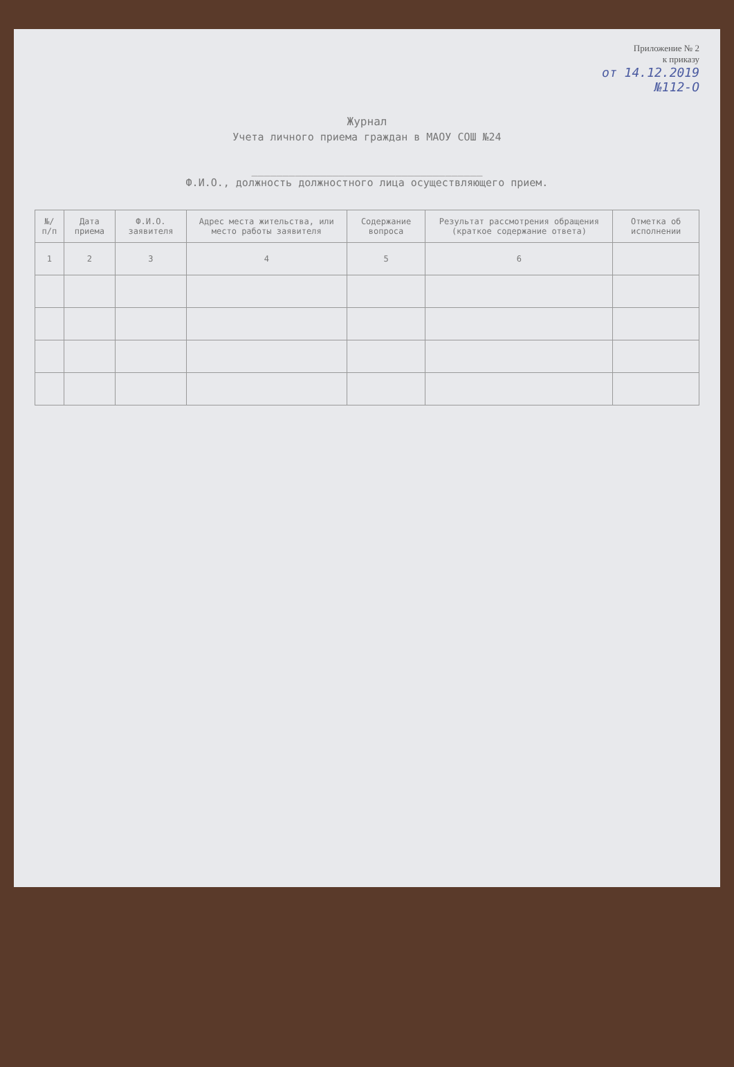Приложение № 2
к приказу
от 14.12.2019
№112-О
Журнал
Учета личного приема граждан в МАОУ СОШ №24
_____________________________________
Ф.И.О., должность должностного лица осуществляющего прием.
| №/ п/п | Дата приема | Ф.И.О. заявителя | Адрес места жительства, или место работы заявителя | Содержание вопроса | Результат рассмотрения обращения (краткое содержание ответа) | Отметка об исполнении |
| --- | --- | --- | --- | --- | --- | --- |
| 1 | 2 | 3 | 4 | 5 | 6 | |